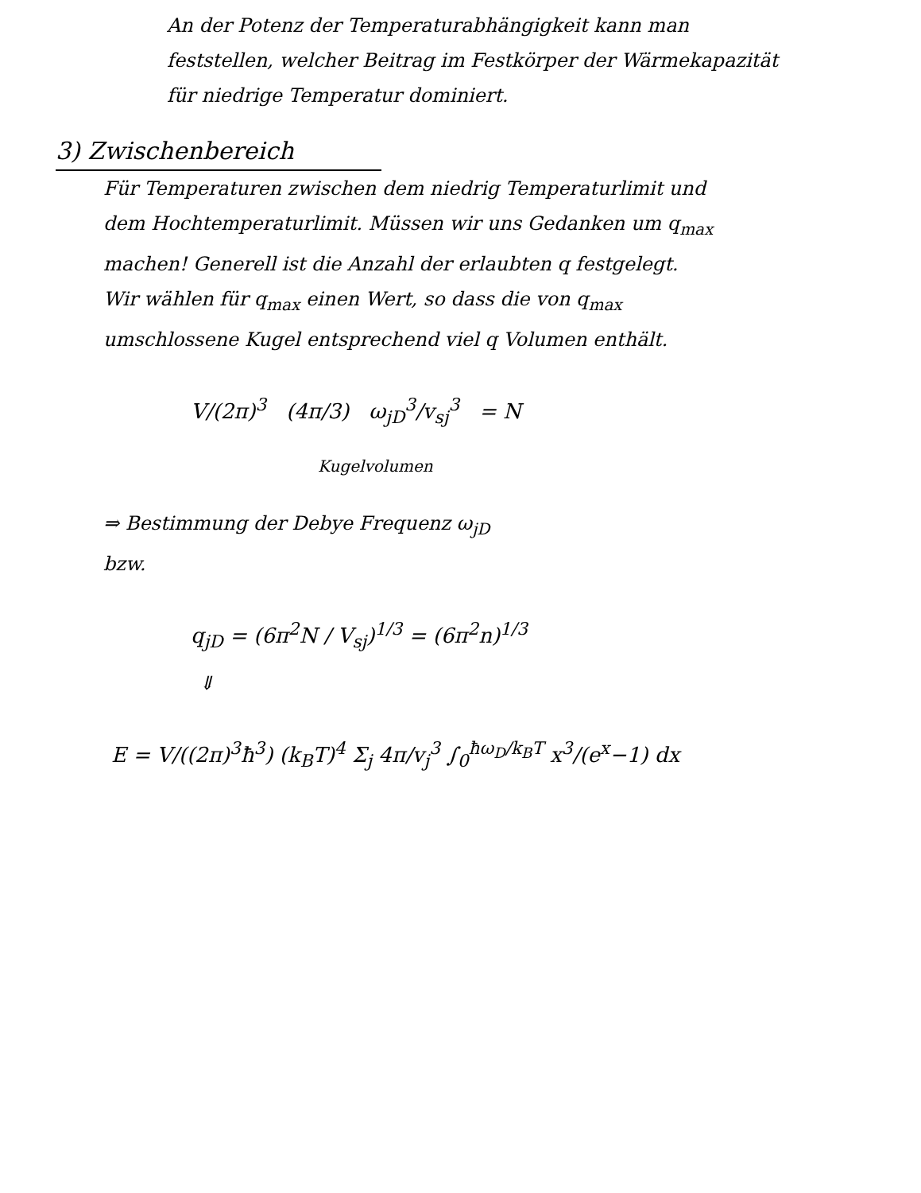An der Potenz der Temperaturabhängigkeit kann man
feststellen, welcher Beitrag im Festkörper der Wärmekapazität
für niedrige Temperatur dominiert.
3) Zwischenbereich
Für Temperaturen zwischen dem niedrig Temperaturlimit und
dem Hochtemperaturlimit. Müssen wir uns Gedanken um q<sub>max</sub>
machen! Generell ist die Anzahl der erlaubten q festgelegt.
Wir wählen für q<sub>max</sub> einen Wert, so dass die von q<sub>max</sub>
umschlossene Kugel entsprechend viel q Volumen enthält.
V/(2π)<sup>3</sup> (4π/3) ω<sub>jD</sub><sup>3</sup>/v<sub>sj</sub><sup>3</sup> = N
Kugelvolumen
⇒ Bestimmung der Debye Frequenz ω<sub>jD</sub>
bzw.
q<sub>jD</sub> = (6π<sup>2</sup>N / V<sub>sj</sub>)<sup>1/3</sup> = (6π<sup>2</sup>n)<sup>1/3</sup>
⇓
E = V/((2π)<sup>3</sup>ħ<sup>3</sup>) (k<sub>B</sub>T)<sup>4</sup> Σ<sub>j</sub> 4π/v<sub>j</sub><sup>3</sup> ∫<sub>0</sub><sup>ħω<sub>D</sub>/k<sub>B</sub>T</sup> x<sup>3</sup>/(e<sup>x</sup>−1) dx